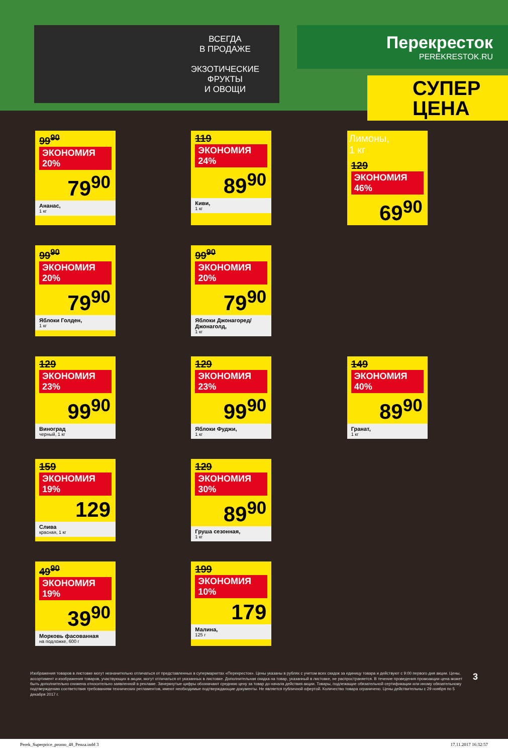ВСЕГДА
В ПРОДАЖЕ
ЭКЗОТИЧЕСКИЕ
ФРУКТЫ
И ОВОЩИ
Перекресток
PEREKRESTOK.RU
СУПЕР
ЦЕНА
99<sup>90</sup> ЭКОНОМИЯ 20%
79<sup>90</sup>
Ананас,
1 кг
119 ЭКОНОМИЯ 24%
89<sup>90</sup>
Киви,
1 кг
Лимоны,
1 кг
129 ЭКОНОМИЯ 46%
69<sup>90</sup>
99<sup>90</sup> ЭКОНОМИЯ 20%
79<sup>90</sup>
Яблоки Голден,
1 кг
99<sup>90</sup> ЭКОНОМИЯ 20%
79<sup>90</sup>
Яблоки Джонагоред/ Джонаголд,
1 кг
129 ЭКОНОМИЯ 23%
99<sup>90</sup>
Виноград
черный, 1 кг
129 ЭКОНОМИЯ 23%
99<sup>90</sup>
Яблоки Фуджи,
1 кг
149 ЭКОНОМИЯ 40%
89<sup>90</sup>
Гранат,
1 кг
159 ЭКОНОМИЯ 19%
129
Слива
красная, 1 кг
129 ЭКОНОМИЯ 30%
89<sup>90</sup>
Груша сезонная,
1 кг
49<sup>90</sup> ЭКОНОМИЯ 19%
39<sup>90</sup>
Морковь фасованная
на подложке, 600 г
199 ЭКОНОМИЯ 10%
179
Малина,
125 г
Изображения товаров в листовке могут незначительно отличаться от представленных в супермаркетах «Перекресток». Цены указаны в рублях с учетом всех скидок за единицу товара и действуют с 9:00 первого дня акции. Цены, ассортимент и изображения товаров, участвующих в акции, могут отличаться от указанных в листовке. Дополнительная скидка на товар, указанный в листовке, не распространяется. В течение проведения промоакции цена может быть дополнительно снижена относительно заявленной в рекламе. Зачеркнутые цифры обозначают среднюю цену за товар до начала действия акции. Товары, подлежащие обязательной сертификации или иному обязательному подтверждению соответствия требованиям технических регламентов, имеют необходимые подтверждающие документы. Не является публичной офертой. Количество товара ограничено. Цены действительны с 29 ноября по 5 декабря 2017 г.
3
Perek_Superprice_promo_48_Penza.indd 3 17.11.2017 16:32:57